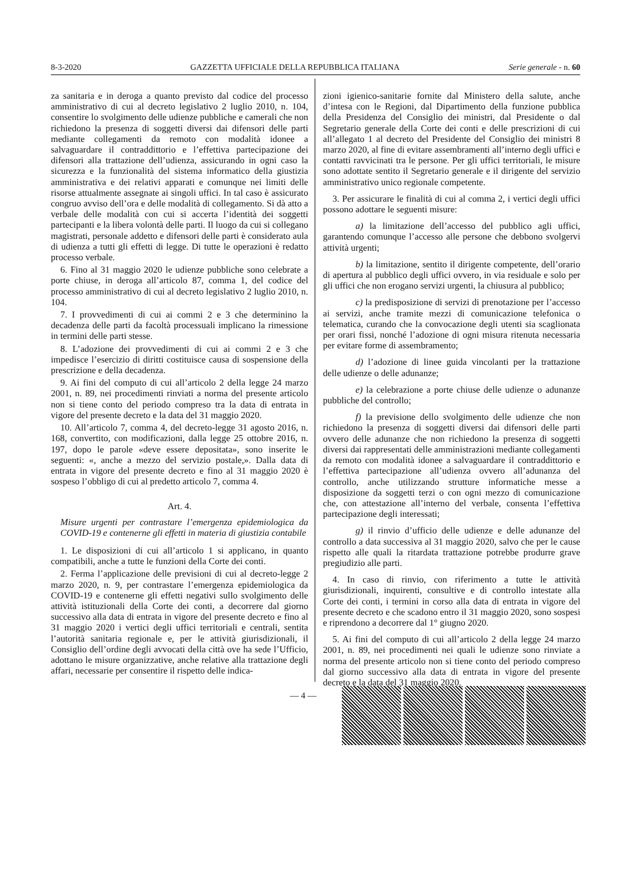8-3-2020 GAZZETTA UFFICIALE DELLA REPUBBLICA ITALIANA Serie generale - n. 60
za sanitaria e in deroga a quanto previsto dal codice del processo amministrativo di cui al decreto legislativo 2 luglio 2010, n. 104, consentire lo svolgimento delle udienze pubbliche e camerali che non richiedono la presenza di soggetti diversi dai difensori delle parti mediante collegamenti da remoto con modalità idonee a salvaguardare il contraddittorio e l’effettiva partecipazione dei difensori alla trattazione dell’udienza, assicurando in ogni caso la sicurezza e la funzionalità del sistema informatico della giustizia amministrativa e dei relativi apparati e comunque nei limiti delle risorse attualmente assegnate ai singoli uffici. In tal caso è assicurato congruo avviso dell’ora e delle modalità di collegamento. Si dà atto a verbale delle modalità con cui si accerta l’identità dei soggetti partecipanti e la libera volontà delle parti. Il luogo da cui si collegano magistrati, personale addetto e difensori delle parti è considerato aula di udienza a tutti gli effetti di legge. Di tutte le operazioni è redatto processo verbale.
6. Fino al 31 maggio 2020 le udienze pubbliche sono celebrate a porte chiuse, in deroga all’articolo 87, comma 1, del codice del processo amministrativo di cui al decreto legislativo 2 luglio 2010, n. 104.
7. I provvedimenti di cui ai commi 2 e 3 che determinino la decadenza delle parti da facoltà processuali implicano la rimessione in termini delle parti stesse.
8. L’adozione dei provvedimenti di cui ai commi 2 e 3 che impedisce l’esercizio di diritti costituisce causa di sospensione della prescrizione e della decadenza.
9. Ai fini del computo di cui all’articolo 2 della legge 24 marzo 2001, n. 89, nei procedimenti rinviati a norma del presente articolo non si tiene conto del periodo compreso tra la data di entrata in vigore del presente decreto e la data del 31 maggio 2020.
10. All’articolo 7, comma 4, del decreto-legge 31 agosto 2016, n. 168, convertito, con modificazioni, dalla legge 25 ottobre 2016, n. 197, dopo le parole «deve essere depositata», sono inserite le seguenti: «, anche a mezzo del servizio postale,». Dalla data di entrata in vigore del presente decreto e fino al 31 maggio 2020 è sospeso l’obbligo di cui al predetto articolo 7, comma 4.
Art. 4.
Misure urgenti per contrastare l’emergenza epidemiologica da COVID-19 e contenerne gli effetti in materia di giustizia contabile
1. Le disposizioni di cui all’articolo 1 si applicano, in quanto compatibili, anche a tutte le funzioni della Corte dei conti.
2. Ferma l’applicazione delle previsioni di cui al decreto-legge 2 marzo 2020, n. 9, per contrastare l’emergenza epidemiologica da COVID-19 e contenerne gli effetti negativi sullo svolgimento delle attività istituzionali della Corte dei conti, a decorrere dal giorno successivo alla data di entrata in vigore del presente decreto e fino al 31 maggio 2020 i vertici degli uffici territoriali e centrali, sentita l’autorità sanitaria regionale e, per le attività giurisdizionali, il Consiglio dell’ordine degli avvocati della città ove ha sede l’Ufficio, adottano le misure organizzative, anche relative alla trattazione degli affari, necessarie per consentire il rispetto delle indica-
zioni igienico-sanitarie fornite dal Ministero della salute, anche d’intesa con le Regioni, dal Dipartimento della funzione pubblica della Presidenza del Consiglio dei ministri, dal Presidente o dal Segretario generale della Corte dei conti e delle prescrizioni di cui all’allegato 1 al decreto del Presidente del Consiglio dei ministri 8 marzo 2020, al fine di evitare assembramenti all’interno degli uffici e contatti ravvicinati tra le persone. Per gli uffici territoriali, le misure sono adottate sentito il Segretario generale e il dirigente del servizio amministrativo unico regionale competente.
3. Per assicurare le finalità di cui al comma 2, i vertici degli uffici possono adottare le seguenti misure:
a) la limitazione dell’accesso del pubblico agli uffici, garantendo comunque l’accesso alle persone che debbono svolgervi attività urgenti;
b) la limitazione, sentito il dirigente competente, dell’orario di apertura al pubblico degli uffici ovvero, in via residuale e solo per gli uffici che non erogano servizi urgenti, la chiusura al pubblico;
c) la predisposizione di servizi di prenotazione per l’accesso ai servizi, anche tramite mezzi di comunicazione telefonica o telematica, curando che la convocazione degli utenti sia scaglionata per orari fissi, nonché l’adozione di ogni misura ritenuta necessaria per evitare forme di assembramento;
d) l’adozione di linee guida vincolanti per la trattazione delle udienze o delle adunanze;
e) la celebrazione a porte chiuse delle udienze o adunanze pubbliche del controllo;
f) la previsione dello svolgimento delle udienze che non richiedono la presenza di soggetti diversi dai difensori delle parti ovvero delle adunanze che non richiedono la presenza di soggetti diversi dai rappresentati delle amministrazioni mediante collegamenti da remoto con modalità idonee a salvaguardare il contraddittorio e l’effettiva partecipazione all’udienza ovvero all’adunanza del controllo, anche utilizzando strutture informatiche messe a disposizione da soggetti terzi o con ogni mezzo di comunicazione che, con attestazione all’interno del verbale, consenta l’effettiva partecipazione degli interessati;
g) il rinvio d’ufficio delle udienze e delle adunanze del controllo a data successiva al 31 maggio 2020, salvo che per le cause rispetto alle quali la ritardata trattazione potrebbe produrre grave pregiudizio alle parti.
4. In caso di rinvio, con riferimento a tutte le attività giurisdizionali, inquirenti, consultive e di controllo intestate alla Corte dei conti, i termini in corso alla data di entrata in vigore del presente decreto e che scadono entro il 31 maggio 2020, sono sospesi e riprendono a decorrere dal 1° giugno 2020.
5. Ai fini del computo di cui all’articolo 2 della legge 24 marzo 2001, n. 89, nei procedimenti nei quali le udienze sono rinviate a norma del presente articolo non si tiene conto del periodo compreso dal giorno successivo alla data di entrata in vigore del presente decreto e la data del 31 maggio 2020.
— 4 —